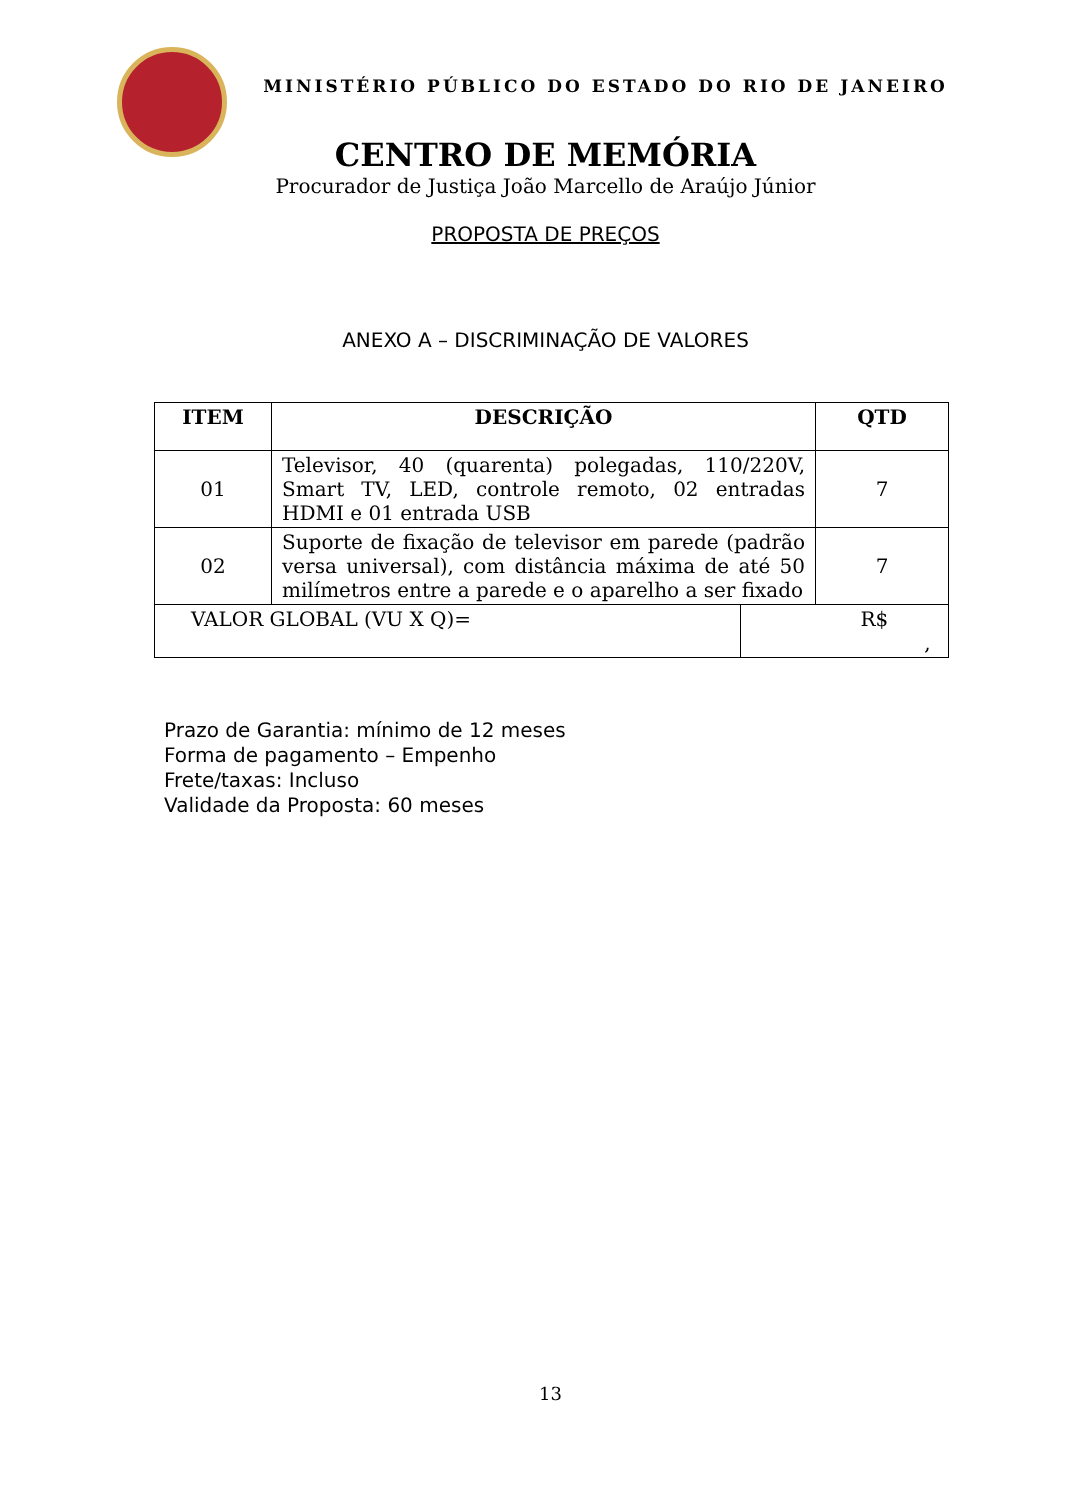MINISTÉRIO PÚBLICO DO ESTADO DO RIO DE JANEIRO
CENTRO DE MEMÓRIA
Procurador de Justiça João Marcello de Araújo Júnior
PROPOSTA DE PREÇOS
ANEXO A – DISCRIMINAÇÃO DE VALORES
| ITEM | DESCRIÇÃO | | QTD |
| --- | --- | --- | --- |
| 01 | Televisor, 40 (quarenta) polegadas, 110/220V, Smart TV, LED, controle remoto, 02 entradas HDMI e 01 entrada USB | | 7 |
| 02 | Suporte de fixação de televisor em parede (padrão versa universal), com distância máxima de até 50 milímetros entre a parede e o aparelho a ser fixado | | 7 |
| VALOR GLOBAL (VU X Q)= | | R$ , | |
Prazo de Garantia: mínimo de 12 meses
Forma de pagamento – Empenho
Frete/taxas: Incluso
Validade da Proposta: 60 meses
13